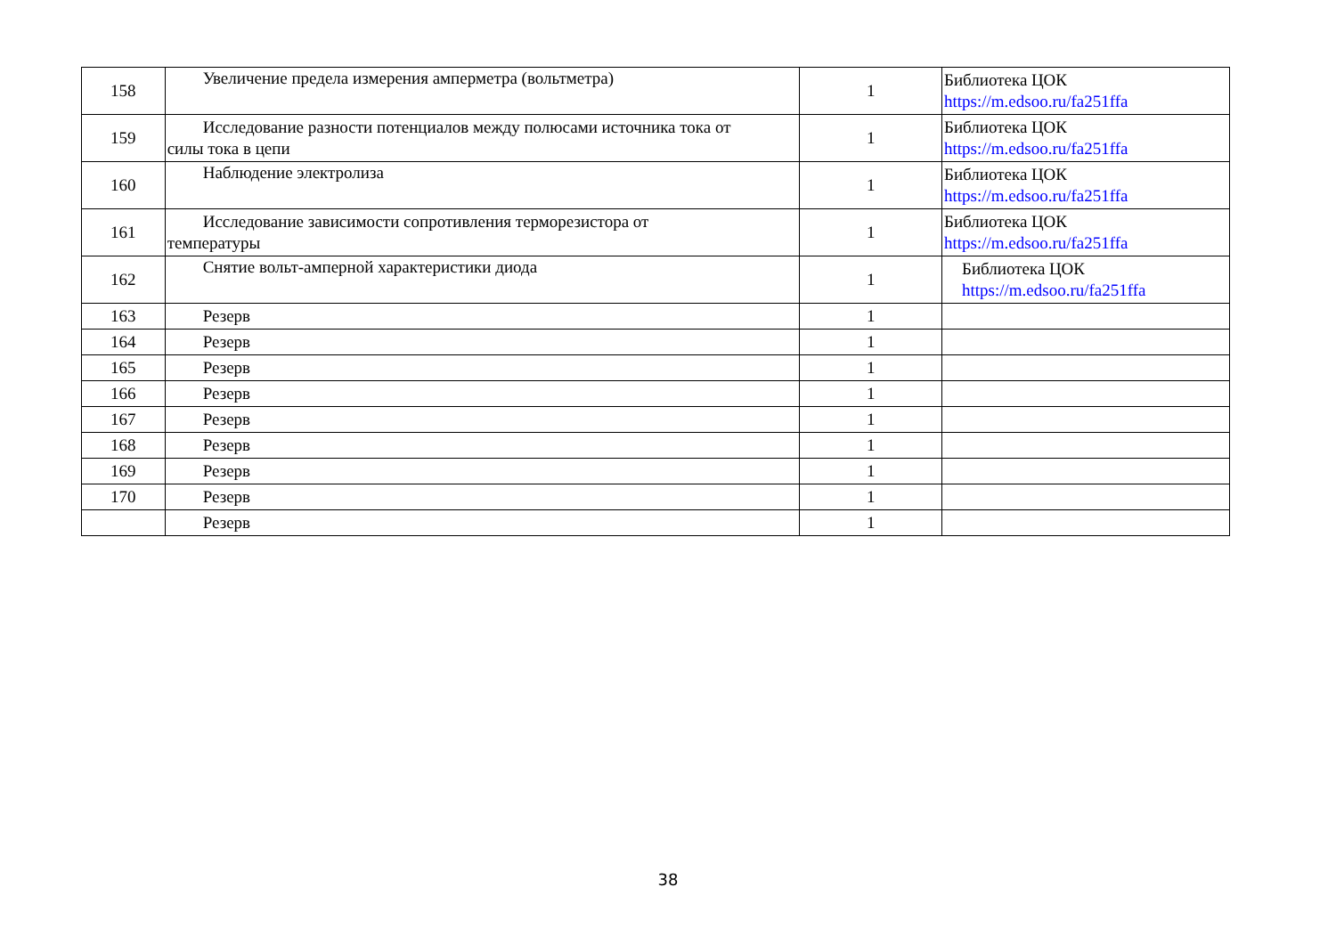| 158 | Увеличение предела измерения амперметра (вольтметра) | 1 | Библиотека ЦОК https://m.edsoo.ru/fa251ffa |
| 159 | Исследование разности потенциалов между полюсами источника тока от силы тока в цепи | 1 | Библиотека ЦОК https://m.edsoo.ru/fa251ffa |
| 160 | Наблюдение электролиза | 1 | Библиотека ЦОК https://m.edsoo.ru/fa251ffa |
| 161 | Исследование зависимости сопротивления терморезистора от температуры | 1 | Библиотека ЦОК https://m.edsoo.ru/fa251ffa |
| 162 | Снятие вольт-амперной характеристики диода | 1 | Библиотека ЦОК https://m.edsoo.ru/fa251ffa |
| 163 | Резерв | 1 | |
| 164 | Резерв | 1 | |
| 165 | Резерв | 1 | |
| 166 | Резерв | 1 | |
| 167 | Резерв | 1 | |
| 168 | Резерв | 1 | |
| 169 | Резерв | 1 | |
| 170 | Резерв | 1 | |
| | Резерв | 1 | |
38